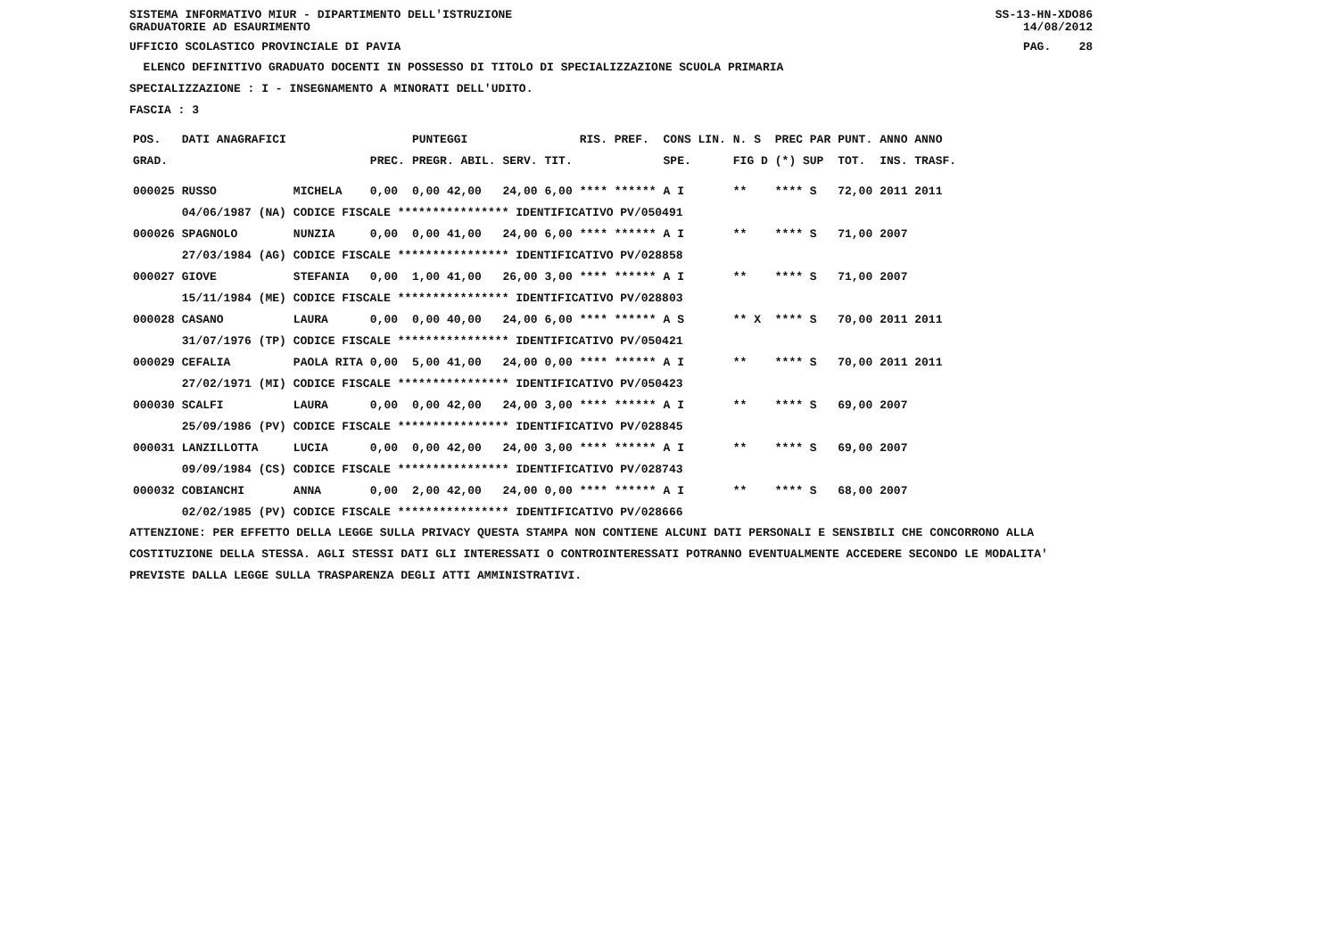SISTEMA INFORMATIVO MIUR - DIPARTIMENTO DELL'ISTRUZIONE
GRADUATORIE AD ESAURIMENTO SS-13-HN-XDO86
14/08/2012
UFFICIO SCOLASTICO PROVINCIALE DI PAVIA PAG. 28
ELENCO DEFINITIVO GRADUATO DOCENTI IN POSSESSO DI TITOLO DI SPECIALIZZAZIONE SCUOLA PRIMARIA
SPECIALIZZAZIONE : I - INSEGNAMENTO A MINORATI DELL'UDITO.
FASCIA : 3
| POS. | DATI ANAGRAFICI | | | PUNTEGGI | | | RIS. PREF. | CONS LIN. | N. S | PREC PAR | PUNT. | ANNO ANNO |
| --- | --- | --- | --- | --- | --- | --- | --- | --- | --- | --- | --- | --- |
| GRAD. | | | PREC. | PREGR. ABIL. | SERV. | TIT. | | SPE. | FIG D | (*) SUP | TOT. | INS. TRASF. |
| 000025 | RUSSO | MICHELA | 0,00 | 0,00 42,00 | 24,00 | 6,00 | **** ****** | A I | ** | **** S | 72,00 | 2011 2011 |
| | 04/06/1987 (NA) CODICE FISCALE **************** IDENTIFICATIVO PV/050491 | | | | | | | | | | | |
| 000026 | SPAGNOLO | NUNZIA | 0,00 | 0,00 41,00 | 24,00 | 6,00 | **** ****** | A I | ** | **** S | 71,00 | 2007 |
| | 27/03/1984 (AG) CODICE FISCALE **************** IDENTIFICATIVO PV/028858 | | | | | | | | | | | |
| 000027 | GIOVE | STEFANIA | 0,00 | 1,00 41,00 | 26,00 | 3,00 | **** ****** | A I | ** | **** S | 71,00 | 2007 |
| | 15/11/1984 (ME) CODICE FISCALE **************** IDENTIFICATIVO PV/028803 | | | | | | | | | | | |
| 000028 | CASANO | LAURA | 0,00 | 0,00 40,00 | 24,00 | 6,00 | **** ****** | A S | ** X | **** S | 70,00 | 2011 2011 |
| | 31/07/1976 (TP) CODICE FISCALE **************** IDENTIFICATIVO PV/050421 | | | | | | | | | | | |
| 000029 | CEFALIA | PAOLA RITA | 0,00 | 5,00 41,00 | 24,00 | 0,00 | **** ****** | A I | ** | **** S | 70,00 | 2011 2011 |
| | 27/02/1971 (MI) CODICE FISCALE **************** IDENTIFICATIVO PV/050423 | | | | | | | | | | | |
| 000030 | SCALFI | LAURA | 0,00 | 0,00 42,00 | 24,00 | 3,00 | **** ****** | A I | ** | **** S | 69,00 | 2007 |
| | 25/09/1986 (PV) CODICE FISCALE **************** IDENTIFICATIVO PV/028845 | | | | | | | | | | | |
| 000031 | LANZILLOTTA | LUCIA | 0,00 | 0,00 42,00 | 24,00 | 3,00 | **** ****** | A I | ** | **** S | 69,00 | 2007 |
| | 09/09/1984 (CS) CODICE FISCALE **************** IDENTIFICATIVO PV/028743 | | | | | | | | | | | |
| 000032 | COBIANCHI | ANNA | 0,00 | 2,00 42,00 | 24,00 | 0,00 | **** ****** | A I | ** | **** S | 68,00 | 2007 |
| | 02/02/1985 (PV) CODICE FISCALE **************** IDENTIFICATIVO PV/028666 | | | | | | | | | | | |
ATTENZIONE: PER EFFETTO DELLA LEGGE SULLA PRIVACY QUESTA STAMPA NON CONTIENE ALCUNI DATI PERSONALI E SENSIBILI CHE CONCORRONO ALLA COSTITUZIONE DELLA STESSA. AGLI STESSI DATI GLI INTERESSATI O CONTROINTERESSATI POTRANNO EVENTUALMENTE ACCEDERE SECONDO LE MODALITA' PREVISTE DALLA LEGGE SULLA TRASPARENZA DEGLI ATTI AMMINISTRATIVI.